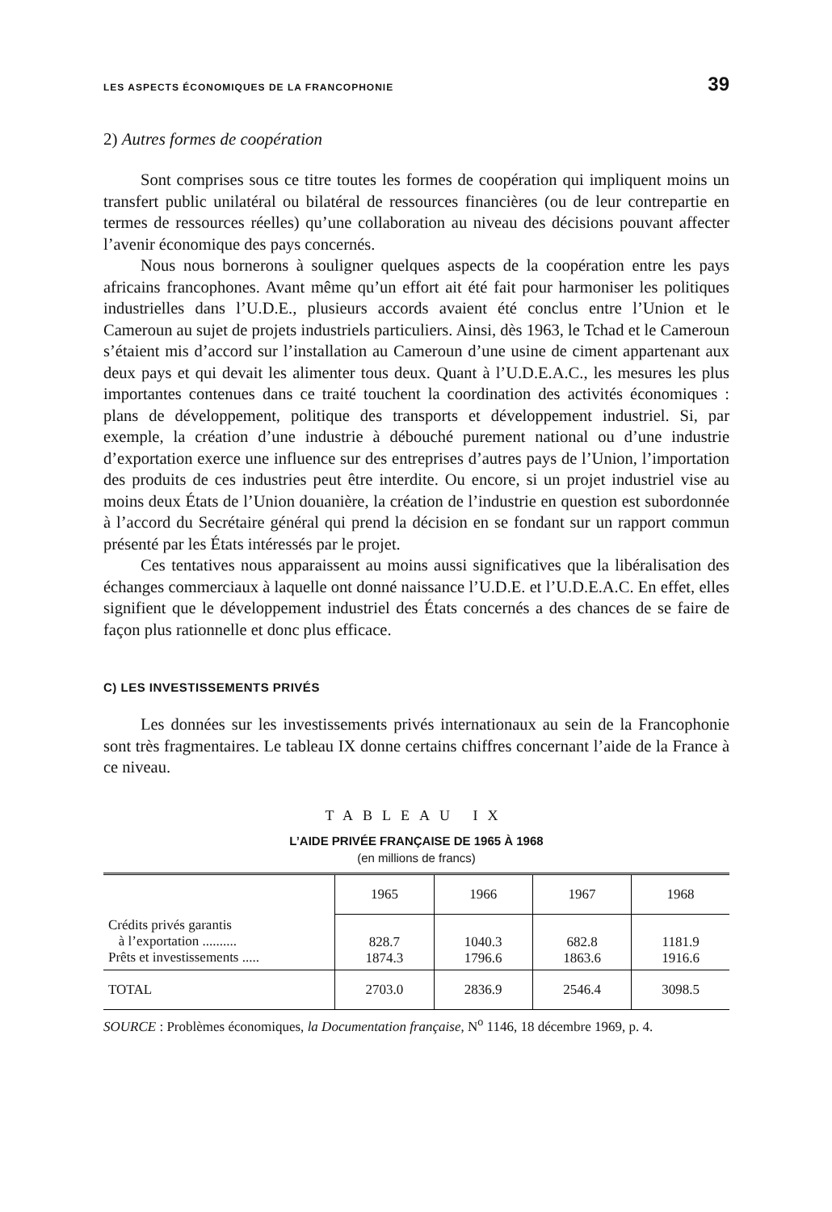LES ASPECTS ÉCONOMIQUES DE LA FRANCOPHONIE 39
2) Autres formes de coopération
Sont comprises sous ce titre toutes les formes de coopération qui impliquent moins un transfert public unilatéral ou bilatéral de ressources financières (ou de leur contrepartie en termes de ressources réelles) qu’une collaboration au niveau des décisions pouvant affecter l’avenir économique des pays concernés.
Nous nous bornerons à souligner quelques aspects de la coopération entre les pays africains francophones. Avant même qu’un effort ait été fait pour harmoniser les politiques industrielles dans l’U.D.E., plusieurs accords avaient été conclus entre l’Union et le Cameroun au sujet de projets industriels particuliers. Ainsi, dès 1963, le Tchad et le Cameroun s’étaient mis d’accord sur l’installation au Cameroun d’une usine de ciment appartenant aux deux pays et qui devait les alimenter tous deux. Quant à l’U.D.E.A.C., les mesures les plus importantes contenues dans ce traité touchent la coordination des activités économiques : plans de développement, politique des transports et développement industriel. Si, par exemple, la création d’une industrie à débouché purement national ou d’une industrie d’exportation exerce une influence sur des entreprises d’autres pays de l’Union, l’importation des produits de ces industries peut être interdite. Ou encore, si un projet industriel vise au moins deux États de l’Union douanière, la création de l’industrie en question est subordonnée à l’accord du Secrétaire général qui prend la décision en se fondant sur un rapport commun présenté par les États intéressés par le projet.
Ces tentatives nous apparaissent au moins aussi significatives que la libéralisation des échanges commerciaux à laquelle ont donné naissance l’U.D.E. et l’U.D.E.A.C. En effet, elles signifient que le développement industriel des États concernés a des chances de se faire de façon plus rationnelle et donc plus efficace.
C) LES INVESTISSEMENTS PRIVÉS
Les données sur les investissements privés internationaux au sein de la Francophonie sont très fragmentaires. Le tableau IX donne certains chiffres concernant l’aide de la France à ce niveau.
TABLEAU IX
L’AIDE PRIVÉE FRANÇAISE DE 1965 À 1968
(en millions de francs)
| | 1965 | 1966 | 1967 | 1968 |
| --- | --- | --- | --- | --- |
| Crédits privés garantis à l’exportation .......... Prêts et investissements ..... | 828.7 1874.3 | 1040.3 1796.6 | 682.8 1863.6 | 1181.9 1916.6 |
| TOTAL | 2703.0 | 2836.9 | 2546.4 | 3098.5 |
SOURCE : Problèmes économiques, la Documentation française, N<sup>o</sup> 1146, 18 décembre 1969, p. 4.